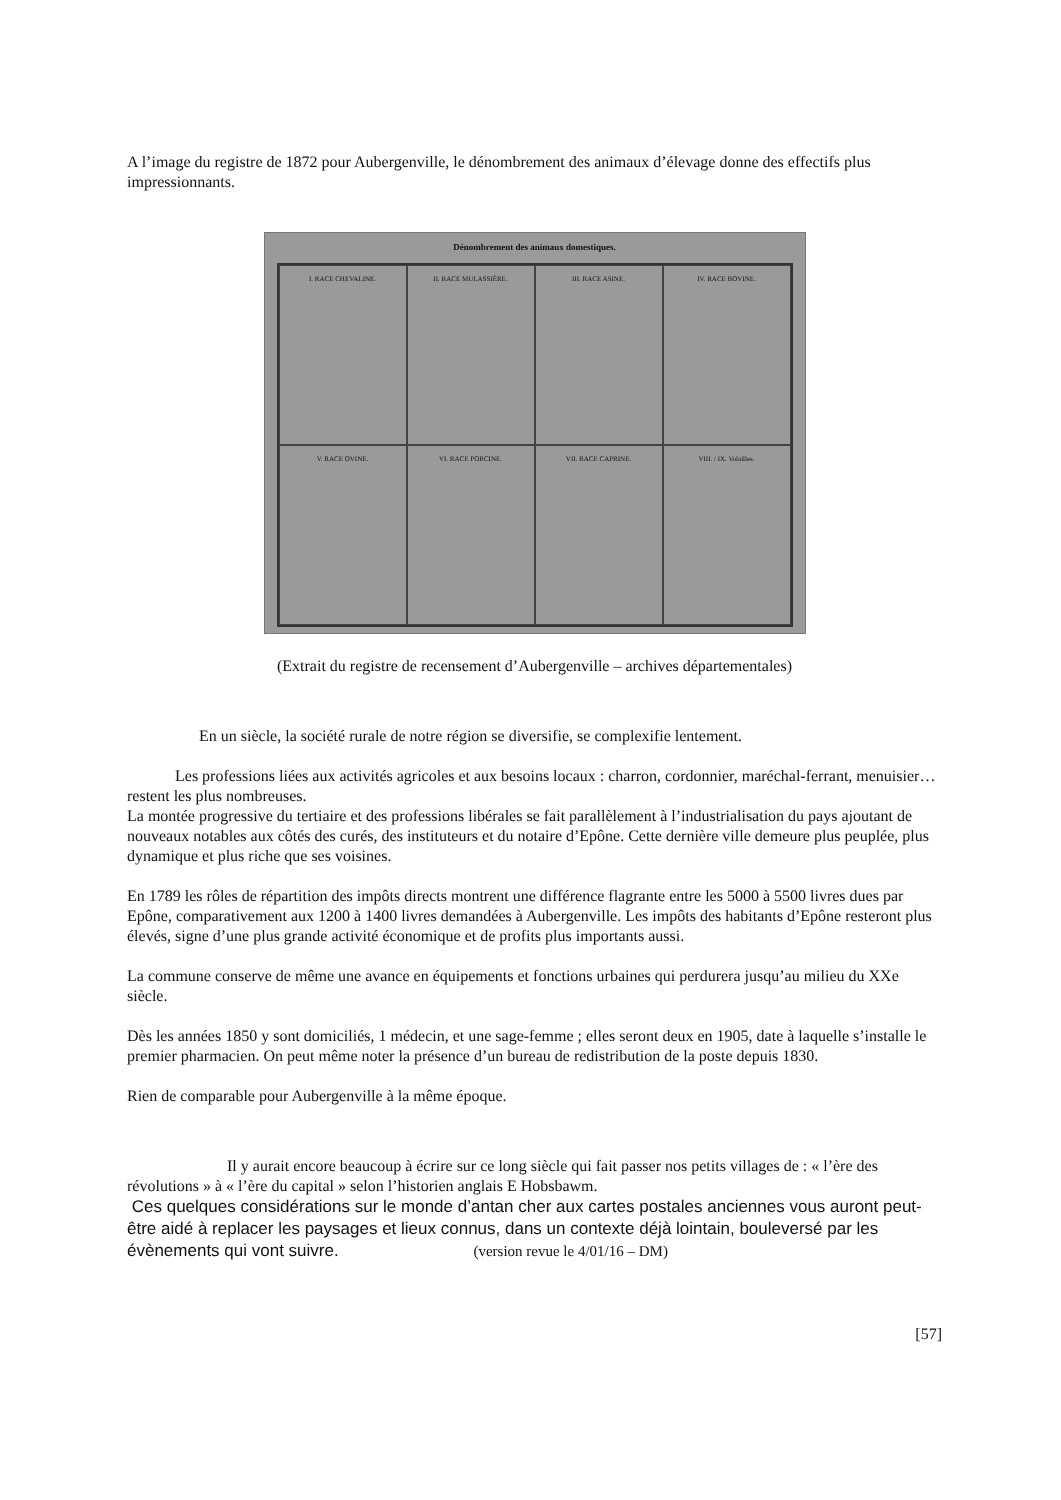A l’image du registre de 1872 pour Aubergenville, le dénombrement des animaux d’élevage donne des effectifs plus impressionnants.
Dénombrement des animaux domestiques.
I. RACE CHEVALINE.
II. RACE MULASSIÈRE.
III. RACE ASINE.
IV. RACE BOVINE.
V. RACE OVINE.
VI. RACE PORCINE.
VII. RACE CAPRINE.
VIII. / IX. Volailles.
(Extrait du registre de recensement d’Aubergenville – archives départementales)
En un siècle, la société rurale de notre région se diversifie, se complexifie lentement.
Les professions liées aux activités agricoles et aux besoins locaux : charron, cordonnier, maréchal-ferrant, menuisier… restent les plus nombreuses.
La montée progressive du tertiaire et des professions libérales se fait parallèlement à l’industrialisation du pays ajoutant de nouveaux notables aux côtés des curés, des instituteurs et du notaire d’Epône. Cette dernière ville demeure plus peuplée, plus dynamique et plus riche que ses voisines.
En 1789 les rôles de répartition des impôts directs montrent une différence flagrante entre les 5000 à 5500 livres dues par Epône, comparativement aux 1200 à 1400 livres demandées à Aubergenville. Les impôts des habitants d’Epône resteront plus élevés, signe d’une plus grande activité économique et de profits plus importants aussi.
La commune conserve de même une avance en équipements et fonctions urbaines qui perdurera jusqu’au milieu du XXe siècle.
Dès les années 1850 y sont domiciliés, 1 médecin, et une sage-femme ; elles seront deux en 1905, date à laquelle s’installe le premier pharmacien. On peut même noter la présence d’un bureau de redistribution de la poste depuis 1830.
Rien de comparable pour Aubergenville à la même époque.
Il y aurait encore beaucoup à écrire sur ce long siècle qui fait passer nos petits villages de : « l’ère des révolutions » à « l’ère du capital » selon l’historien anglais E Hobsbawm.
Ces quelques considérations sur le monde d’antan cher aux cartes postales anciennes vous auront peut-être aidé à replacer les paysages et lieux connus, dans un contexte déjà lointain, bouleversé par les évènements qui vont suivre. (version revue le 4/01/16 – DM)
[57]